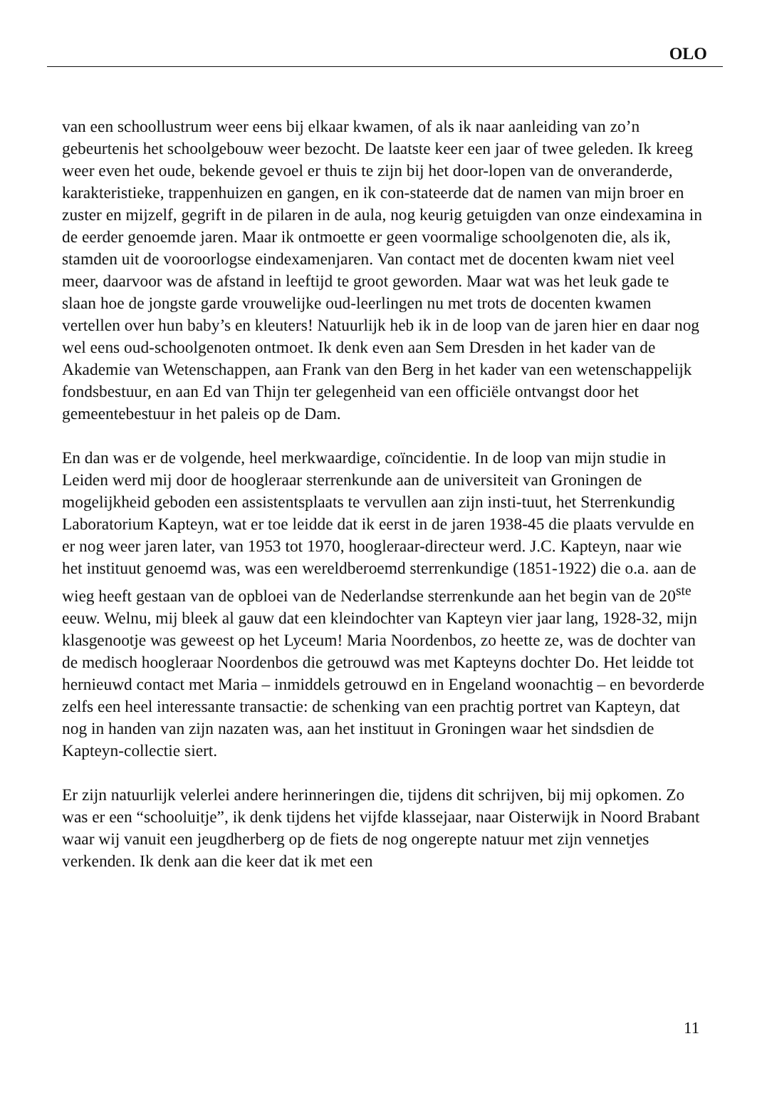OLO
van een schoollustrum weer eens bij elkaar kwamen, of als ik naar aanleiding van zo’n gebeurtenis het schoolgebouw weer bezocht. De laatste keer een jaar of twee geleden. Ik kreeg weer even het oude, bekende gevoel er thuis te zijn bij het door-lopen van de onveranderde, karakteristieke, trappenhuizen en gangen, en ik con-stateerde dat de namen van mijn broer en zuster en mijzelf, gegrift in de pilaren in de aula, nog keurig getuigden van onze eindexamina in de eerder genoemde jaren. Maar ik ontmoette er geen voormalige schoolgenoten die, als ik, stamden uit de vooroorlogse eindexamenjaren. Van contact met de docenten kwam niet veel meer, daarvoor was de afstand in leeftijd te groot geworden. Maar wat was het leuk gade te slaan hoe de jongste garde vrouwelijke oud-leerlingen nu met trots de docenten kwamen vertellen over hun baby’s en kleuters! Natuurlijk heb ik in de loop van de jaren hier en daar nog wel eens oud-schoolgenoten ontmoet. Ik denk even aan Sem Dresden in het kader van de Akademie van Wetenschappen, aan Frank van den Berg in het kader van een wetenschappelijk fondsbestuur, en aan Ed van Thijn ter gelegenheid van een officiële ontvangst door het gemeentebestuur in het paleis op de Dam.
En dan was er de volgende, heel merkwaardige, coïncidentie. In de loop van mijn studie in Leiden werd mij door de hoogleraar sterrenkunde aan de universiteit van Groningen de mogelijkheid geboden een assistentsplaats te vervullen aan zijn insti-tuut, het Sterrenkundig Laboratorium Kapteyn, wat er toe leidde dat ik eerst in de jaren 1938-45 die plaats vervulde en er nog weer jaren later, van 1953 tot 1970, hoogleraar-directeur werd. J.C. Kapteyn, naar wie het instituut genoemd was, was een wereldberoemd sterrenkundige (1851-1922) die o.a. aan de wieg heeft gestaan van de opbloei van de Nederlandse sterrenkunde aan het begin van de 20<sup>ste</sup> eeuw. Welnu, mij bleek al gauw dat een kleindochter van Kapteyn vier jaar lang, 1928-32, mijn klasgenootje was geweest op het Lyceum! Maria Noordenbos, zo heette ze, was de dochter van de medisch hoogleraar Noordenbos die getrouwd was met Kapteyns dochter Do. Het leidde tot hernieuwd contact met Maria – inmiddels getrouwd en in Engeland woonachtig – en bevorderde zelfs een heel interessante transactie: de schenking van een prachtig portret van Kapteyn, dat nog in handen van zijn nazaten was, aan het instituut in Groningen waar het sindsdien de Kapteyn-collectie siert.
Er zijn natuurlijk velerlei andere herinneringen die, tijdens dit schrijven, bij mij opkomen. Zo was er een “schooluitje”, ik denk tijdens het vijfde klassejaar, naar Oisterwijk in Noord Brabant waar wij vanuit een jeugdherberg op de fiets de nog ongerepte natuur met zijn vennetjes verkenden. Ik denk aan die keer dat ik met een
11